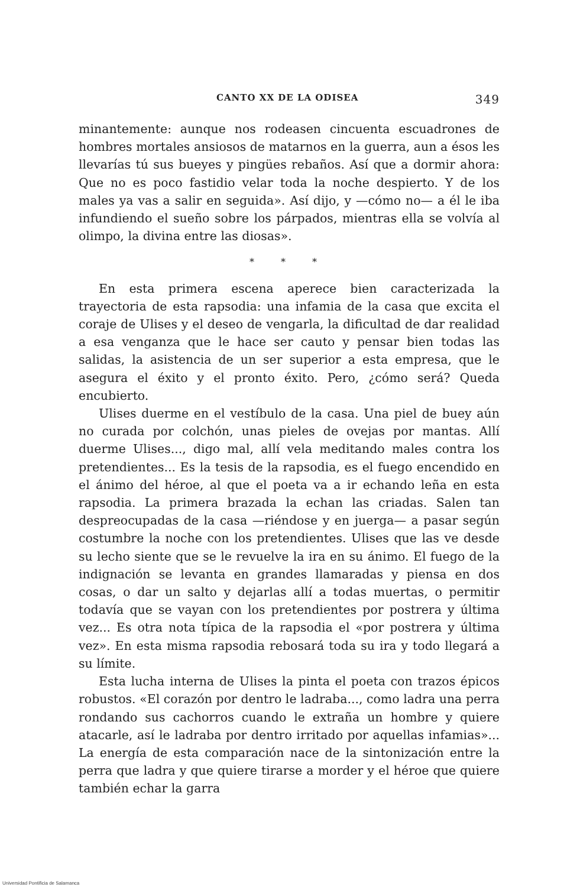CANTO XX DE LA ODISEA 349
minantemente: aunque nos rodeasen cincuenta escuadrones de hombres mortales ansiosos de matarnos en la guerra, aun a ésos les llevarías tú sus bueyes y pingües rebaños. Así que a dormir ahora: Que no es poco fastidio velar toda la noche despierto. Y de los males ya vas a salir en seguida». Así dijo, y —cómo no— a él le iba infundiendo el sueño sobre los párpados, mientras ella se volvía al olimpo, la divina entre las diosas».
* * *
En esta primera escena aperece bien caracterizada la trayectoria de esta rapsodia: una infamia de la casa que excita el coraje de Ulises y el deseo de vengarla, la dificultad de dar realidad a esa venganza que le hace ser cauto y pensar bien todas las salidas, la asistencia de un ser superior a esta empresa, que le asegura el éxito y el pronto éxito. Pero, ¿cómo será? Queda encubierto.
Ulises duerme en el vestíbulo de la casa. Una piel de buey aún no curada por colchón, unas pieles de ovejas por mantas. Allí duerme Ulises..., digo mal, allí vela meditando males contra los pretendientes... Es la tesis de la rapsodia, es el fuego encendido en el ánimo del héroe, al que el poeta va a ir echando leña en esta rapsodia. La primera brazada la echan las criadas. Salen tan despreocupadas de la casa —riéndose y en juerga— a pasar según costumbre la noche con los pretendientes. Ulises que las ve desde su lecho siente que se le revuelve la ira en su ánimo. El fuego de la indignación se levanta en grandes llamaradas y piensa en dos cosas, o dar un salto y dejarlas allí a todas muertas, o permitir todavía que se vayan con los pretendientes por postrera y última vez... Es otra nota típica de la rapsodia el «por postrera y última vez». En esta misma rapsodia rebosará toda su ira y todo llegará a su límite.
Esta lucha interna de Ulises la pinta el poeta con trazos épicos robustos. «El corazón por dentro le ladraba..., como ladra una perra rondando sus cachorros cuando le extraña un hombre y quiere atacarle, así le ladraba por dentro irritado por aquellas infamias»... La energía de esta comparación nace de la sintonización entre la perra que ladra y que quiere tirarse a morder y el héroe que quiere también echar la garra
Universidad Pontificia de Salamanca